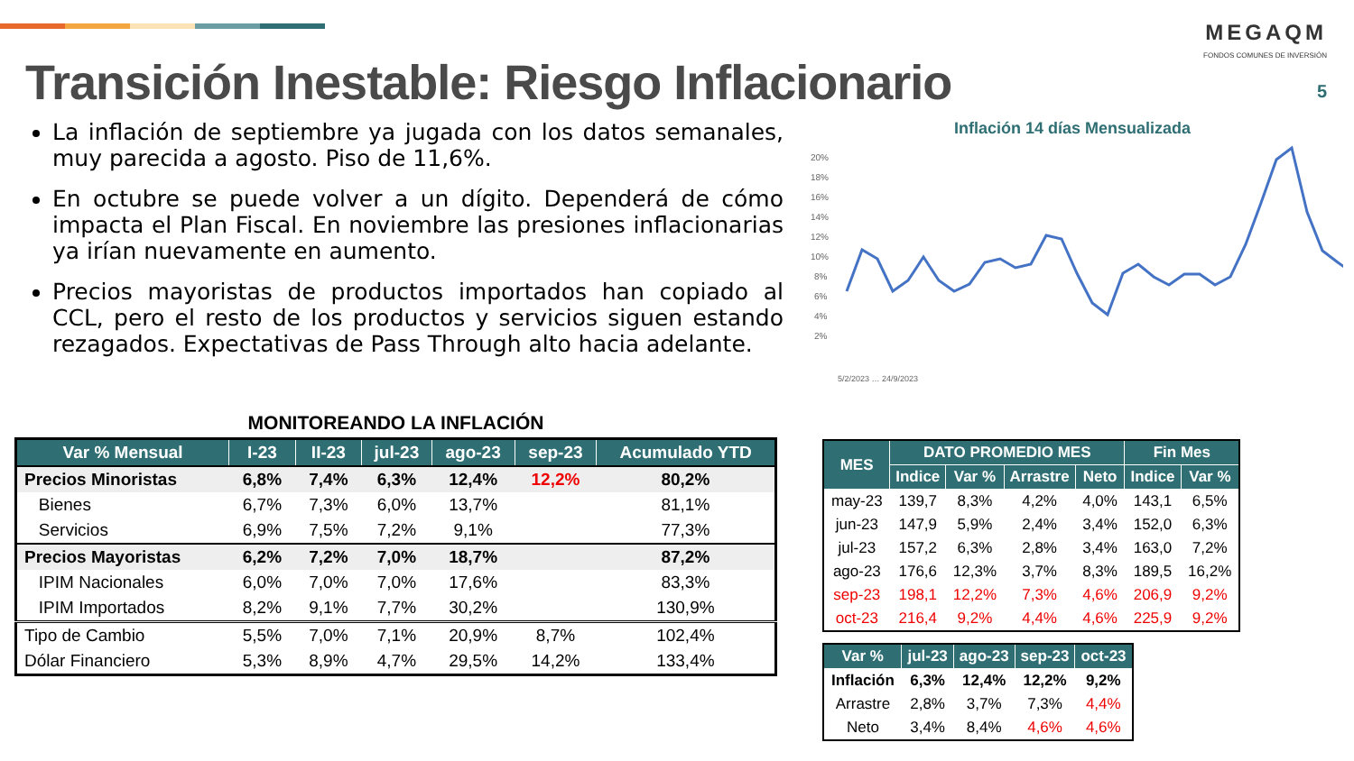Transición Inestable: Riesgo Inflacionario
MEGAQM
FONDOS COMUNES DE INVERSIÓN
5
La inflación de septiembre ya jugada con los datos semanales, muy parecida a agosto. Piso de 11,6%.
En octubre se puede volver a un dígito. Dependerá de cómo impacta el Plan Fiscal. En noviembre las presiones inflacionarias ya irían nuevamente en aumento.
Precios mayoristas de productos importados han copiado al CCL, pero el resto de los productos y servicios siguen estando rezagados. Expectativas de Pass Through alto hacia adelante.
Inflación 14 días Mensualizada
20%
18%
16%
14%
12%
10%
8%
6%
4%
2%
5/2/2023 … 24/9/2023
MONITOREANDO LA INFLACIÓN
| Var % Mensual | I-23 | II-23 | jul-23 | ago-23 | sep-23 | Acumulado YTD |
| --- | --- | --- | --- | --- | --- | --- |
| Precios Minoristas | 6,8% | 7,4% | 6,3% | 12,4% | 12,2% | 80,2% |
| Bienes | 6,7% | 7,3% | 6,0% | 13,7% | | 81,1% |
| Servicios | 6,9% | 7,5% | 7,2% | 9,1% | | 77,3% |
| Precios Mayoristas | 6,2% | 7,2% | 7,0% | 18,7% | | 87,2% |
| IPIM Nacionales | 6,0% | 7,0% | 7,0% | 17,6% | | 83,3% |
| IPIM Importados | 8,2% | 9,1% | 7,7% | 30,2% | | 130,9% |
| Tipo de Cambio | 5,5% | 7,0% | 7,1% | 20,9% | 8,7% | 102,4% |
| Dólar Financiero | 5,3% | 8,9% | 4,7% | 29,5% | 14,2% | 133,4% |
| MES | DATO PROMEDIO MES | | | | Fin Mes | |
| --- | --- | --- | --- | --- | --- | --- |
| | Indice | Var % | Arrastre | Neto | Indice | Var % |
| may-23 | 139,7 | 8,3% | 4,2% | 4,0% | 143,1 | 6,5% |
| jun-23 | 147,9 | 5,9% | 2,4% | 3,4% | 152,0 | 6,3% |
| jul-23 | 157,2 | 6,3% | 2,8% | 3,4% | 163,0 | 7,2% |
| ago-23 | 176,6 | 12,3% | 3,7% | 8,3% | 189,5 | 16,2% |
| sep-23 | 198,1 | 12,2% | 7,3% | 4,6% | 206,9 | 9,2% |
| oct-23 | 216,4 | 9,2% | 4,4% | 4,6% | 225,9 | 9,2% |
| Var % | jul-23 | ago-23 | sep-23 | oct-23 |
| --- | --- | --- | --- | --- |
| Inflación | 6,3% | 12,4% | 12,2% | 9,2% |
| Arrastre | 2,8% | 3,7% | 7,3% | 4,4% |
| Neto | 3,4% | 8,4% | 4,6% | 4,6% |